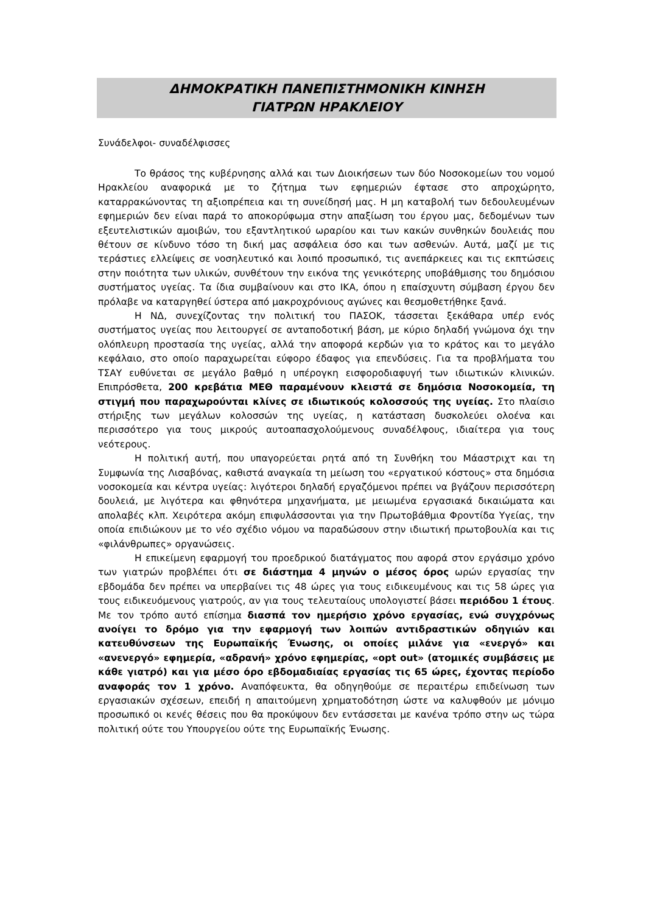ΔΗΜΟΚΡΑΤΙΚΗ ΠΑΝΕΠΙΣΤΗΜΟΝΙΚΗ ΚΙΝΗΣΗ
ΓΙΑΤΡΩΝ ΗΡΑΚΛΕΙΟΥ
Συνάδελφοι- συναδέλφισσες
Το θράσος της κυβέρνησης αλλά και των Διοικήσεων των δύο Νοσοκομείων του νομού Ηρακλείου αναφορικά με το ζήτημα των εφημεριών έφτασε στο απροχώρητο, καταρρακώνοντας τη αξιοπρέπεια και τη συνείδησή μας. Η μη καταβολή των δεδουλευμένων εφημεριών δεν είναι παρά το αποκορύφωμα στην απαξίωση του έργου μας, δεδομένων των εξευτελιστικών αμοιβών, του εξαντλητικού ωραρίου και των κακών συνθηκών δουλειάς που θέτουν σε κίνδυνο τόσο τη δική μας ασφάλεια όσο και των ασθενών. Αυτά, μαζί με τις τεράστιες ελλείψεις σε νοσηλευτικό και λοιπό προσωπικό, τις ανεπάρκειες και τις εκπτώσεις στην ποιότητα των υλικών, συνθέτουν την εικόνα της γενικότερης υποβάθμισης του δημόσιου συστήματος υγείας. Τα ίδια συμβαίνουν και στο ΙΚΑ, όπου η επαίσχυντη σύμβαση έργου δεν πρόλαβε να καταργηθεί ύστερα από μακροχρόνιους αγώνες και θεσμοθετήθηκε ξανά.
Η ΝΔ, συνεχίζοντας την πολιτική του ΠΑΣΟΚ, τάσσεται ξεκάθαρα υπέρ ενός συστήματος υγείας που λειτουργεί σε ανταποδοτική βάση, με κύριο δηλαδή γνώμονα όχι την ολόπλευρη προστασία της υγείας, αλλά την αποφορά κερδών για το κράτος και το μεγάλο κεφάλαιο, στο οποίο παραχωρείται εύφορο έδαφος για επενδύσεις. Για τα προβλήματα του ΤΣΑΥ ευθύνεται σε μεγάλο βαθμό η υπέρογκη εισφοροδιαφυγή των ιδιωτικών κλινικών. Επιπρόσθετα, 200 κρεβάτια ΜΕΘ παραμένουν κλειστά σε δημόσια Νοσοκομεία, τη στιγμή που παραχωρούνται κλίνες σε ιδιωτικούς κολοσσούς της υγείας. Στο πλαίσιο στήριξης των μεγάλων κολοσσών της υγείας, η κατάσταση δυσκολεύει ολοένα και περισσότερο για τους μικρούς αυτοαπασχολούμενους συναδέλφους, ιδιαίτερα για τους νεότερους.
Η πολιτική αυτή, που υπαγορεύεται ρητά από τη Συνθήκη του Μάαστριχτ και τη Συμφωνία της Λισαβόνας, καθιστά αναγκαία τη μείωση του «εργατικού κόστους» στα δημόσια νοσοκομεία και κέντρα υγείας: λιγότεροι δηλαδή εργαζόμενοι πρέπει να βγάζουν περισσότερη δουλειά, με λιγότερα και φθηνότερα μηχανήματα, με μειωμένα εργασιακά δικαιώματα και απολαβές κλπ. Χειρότερα ακόμη επιφυλάσσονται για την Πρωτοβάθμια Φροντίδα Υγείας, την οποία επιδιώκουν με το νέο σχέδιο νόμου να παραδώσουν στην ιδιωτική πρωτοβουλία και τις «φιλάνθρωπες» οργανώσεις.
Η επικείμενη εφαρμογή του προεδρικού διατάγματος που αφορά στον εργάσιμο χρόνο των γιατρών προβλέπει ότι σε διάστημα 4 μηνών ο μέσος όρος ωρών εργασίας την εβδομάδα δεν πρέπει να υπερβαίνει τις 48 ώρες για τους ειδικευμένους και τις 58 ώρες για τους ειδικευόμενους γιατρούς, αν για τους τελευταίους υπολογιστεί βάσει περιόδου 1 έτους. Με τον τρόπο αυτό επίσημα διασπά τον ημερήσιο χρόνο εργασίας, ενώ συγχρόνως ανοίγει το δρόμο για την εφαρμογή των λοιπών αντιδραστικών οδηγιών και κατευθύνσεων της Ευρωπαϊκής Ένωσης, οι οποίες μιλάνε για «ενεργό» και «ανενεργό» εφημερία, «αδρανή» χρόνο εφημερίας, «opt out» (ατομικές συμβάσεις με κάθε γιατρό) και για μέσο όρο εβδομαδιαίας εργασίας τις 65 ώρες, έχοντας περίοδο αναφοράς τον 1 χρόνο. Αναπόφευκτα, θα οδηγηθούμε σε περαιτέρω επιδείνωση των εργασιακών σχέσεων, επειδή η απαιτούμενη χρηματοδότηση ώστε να καλυφθούν με μόνιμο προσωπικό οι κενές θέσεις που θα προκύψουν δεν εντάσσεται με κανένα τρόπο στην ως τώρα πολιτική ούτε του Υπουργείου ούτε της Ευρωπαϊκής Ένωσης.